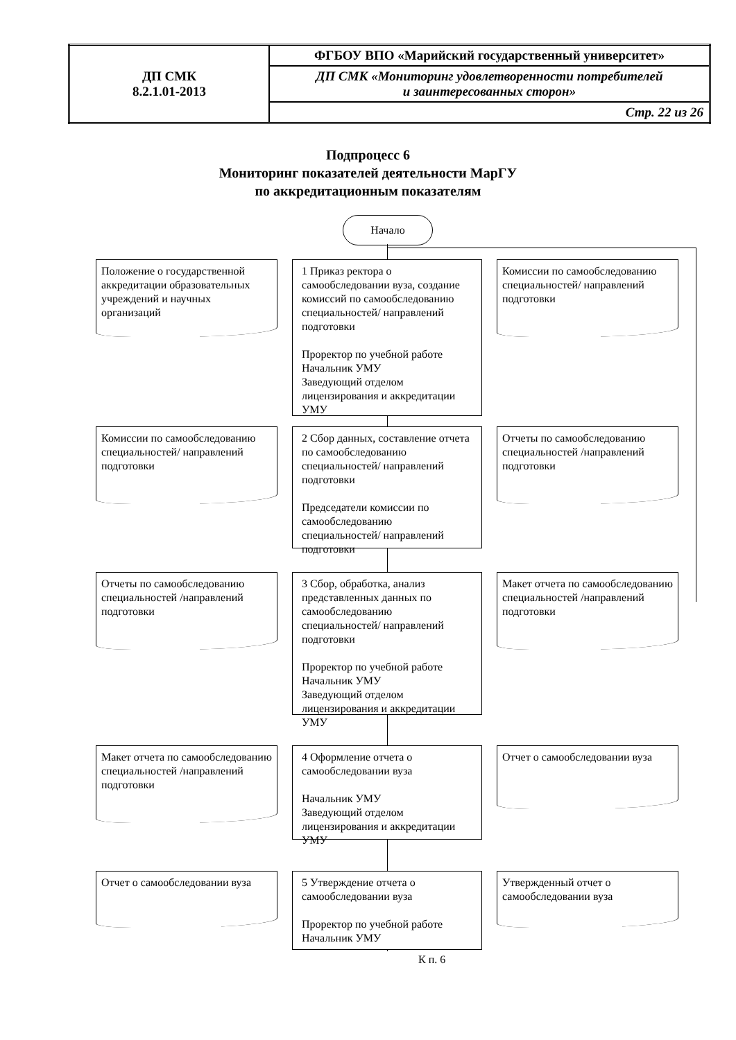| ДП СМК 8.2.1.01-2013 | ФГБОУ ВПО «Марийский государственный университет» |
| | ДП СМК «Мониторинг удовлетворенности потребителей и заинтересованных сторон» |
| | Стр. 22 из 26 |
Подпроцесс 6
Мониторинг показателей деятельности МарГУ
по аккредитационным показателям
Начало
Положение о государственной аккредитации образовательных учреждений и научных организаций
1 Приказ ректора о самообследовании вуза, создание комиссий по самообследованию специальностей/ направлений подготовки
Проректор по учебной работе
Начальник УМУ
Заведующий отделом лицензирования и аккредитации УМУ
Комиссии по самообследованию специальностей/ направлений подготовки
Комиссии по самообследованию специальностей/ направлений подготовки
2 Сбор данных, составление отчета по самообследованию специальностей/ направлений подготовки
Председатели комиссии по самообследованию специальностей/ направлений подготовки
Отчеты по самообследованию специальностей /направлений подготовки
Отчеты по самообследованию специальностей /направлений подготовки
3 Сбор, обработка, анализ представленных данных по самообследованию специальностей/ направлений подготовки
Проректор по учебной работе
Начальник УМУ
Заведующий отделом лицензирования и аккредитации УМУ
Макет отчета по самообследованию специальностей /направлений подготовки
Макет отчета по самообследованию специальностей /направлений подготовки
4 Оформление отчета о самообследовании вуза
Начальник УМУ
Заведующий отделом лицензирования и аккредитации УМУ
Отчет о самообследовании вуза
Отчет о самообследовании вуза
5 Утверждение отчета о самообследовании вуза
Проректор по учебной работе
Начальник УМУ
Утвержденный отчет о самообследовании вуза
К п. 6